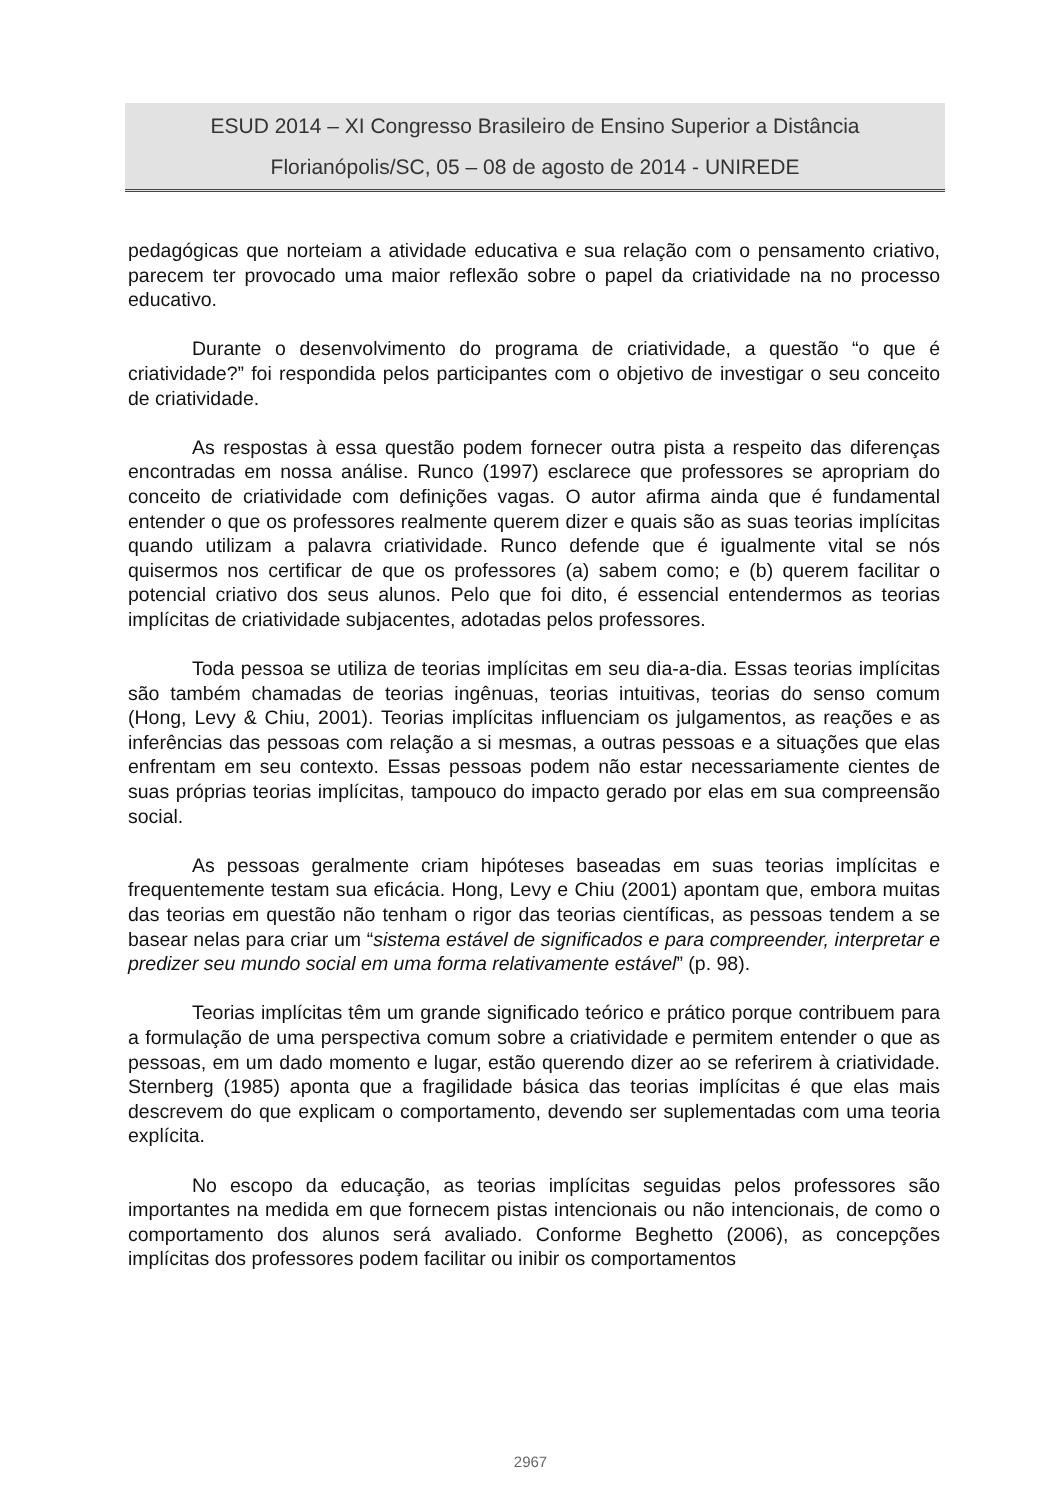ESUD 2014 – XI Congresso Brasileiro de Ensino Superior a Distância
Florianópolis/SC, 05 – 08 de agosto de 2014 - UNIREDE
pedagógicas que norteiam a atividade educativa e sua relação com o pensamento criativo, parecem ter provocado uma maior reflexão sobre o papel da criatividade na no processo educativo.
Durante o desenvolvimento do programa de criatividade, a questão “o que é criatividade?” foi respondida pelos participantes com o objetivo de investigar o seu conceito de criatividade.
As respostas à essa questão podem fornecer outra pista a respeito das diferenças encontradas em nossa análise. Runco (1997) esclarece que professores se apropriam do conceito de criatividade com definições vagas. O autor afirma ainda que é fundamental entender o que os professores realmente querem dizer e quais são as suas teorias implícitas quando utilizam a palavra criatividade. Runco defende que é igualmente vital se nós quisermos nos certificar de que os professores (a) sabem como; e (b) querem facilitar o potencial criativo dos seus alunos. Pelo que foi dito, é essencial entendermos as teorias implícitas de criatividade subjacentes, adotadas pelos professores.
Toda pessoa se utiliza de teorias implícitas em seu dia-a-dia. Essas teorias implícitas são também chamadas de teorias ingênuas, teorias intuitivas, teorias do senso comum (Hong, Levy & Chiu, 2001). Teorias implícitas influenciam os julgamentos, as reações e as inferências das pessoas com relação a si mesmas, a outras pessoas e a situações que elas enfrentam em seu contexto. Essas pessoas podem não estar necessariamente cientes de suas próprias teorias implícitas, tampouco do impacto gerado por elas em sua compreensão social.
As pessoas geralmente criam hipóteses baseadas em suas teorias implícitas e frequentemente testam sua eficácia. Hong, Levy e Chiu (2001) apontam que, embora muitas das teorias em questão não tenham o rigor das teorias científicas, as pessoas tendem a se basear nelas para criar um “sistema estável de significados e para compreender, interpretar e predizer seu mundo social em uma forma relativamente estável” (p. 98).
Teorias implícitas têm um grande significado teórico e prático porque contribuem para a formulação de uma perspectiva comum sobre a criatividade e permitem entender o que as pessoas, em um dado momento e lugar, estão querendo dizer ao se referirem à criatividade. Sternberg (1985) aponta que a fragilidade básica das teorias implícitas é que elas mais descrevem do que explicam o comportamento, devendo ser suplementadas com uma teoria explícita.
No escopo da educação, as teorias implícitas seguidas pelos professores são importantes na medida em que fornecem pistas intencionais ou não intencionais, de como o comportamento dos alunos será avaliado. Conforme Beghetto (2006), as concepções implícitas dos professores podem facilitar ou inibir os comportamentos
2967